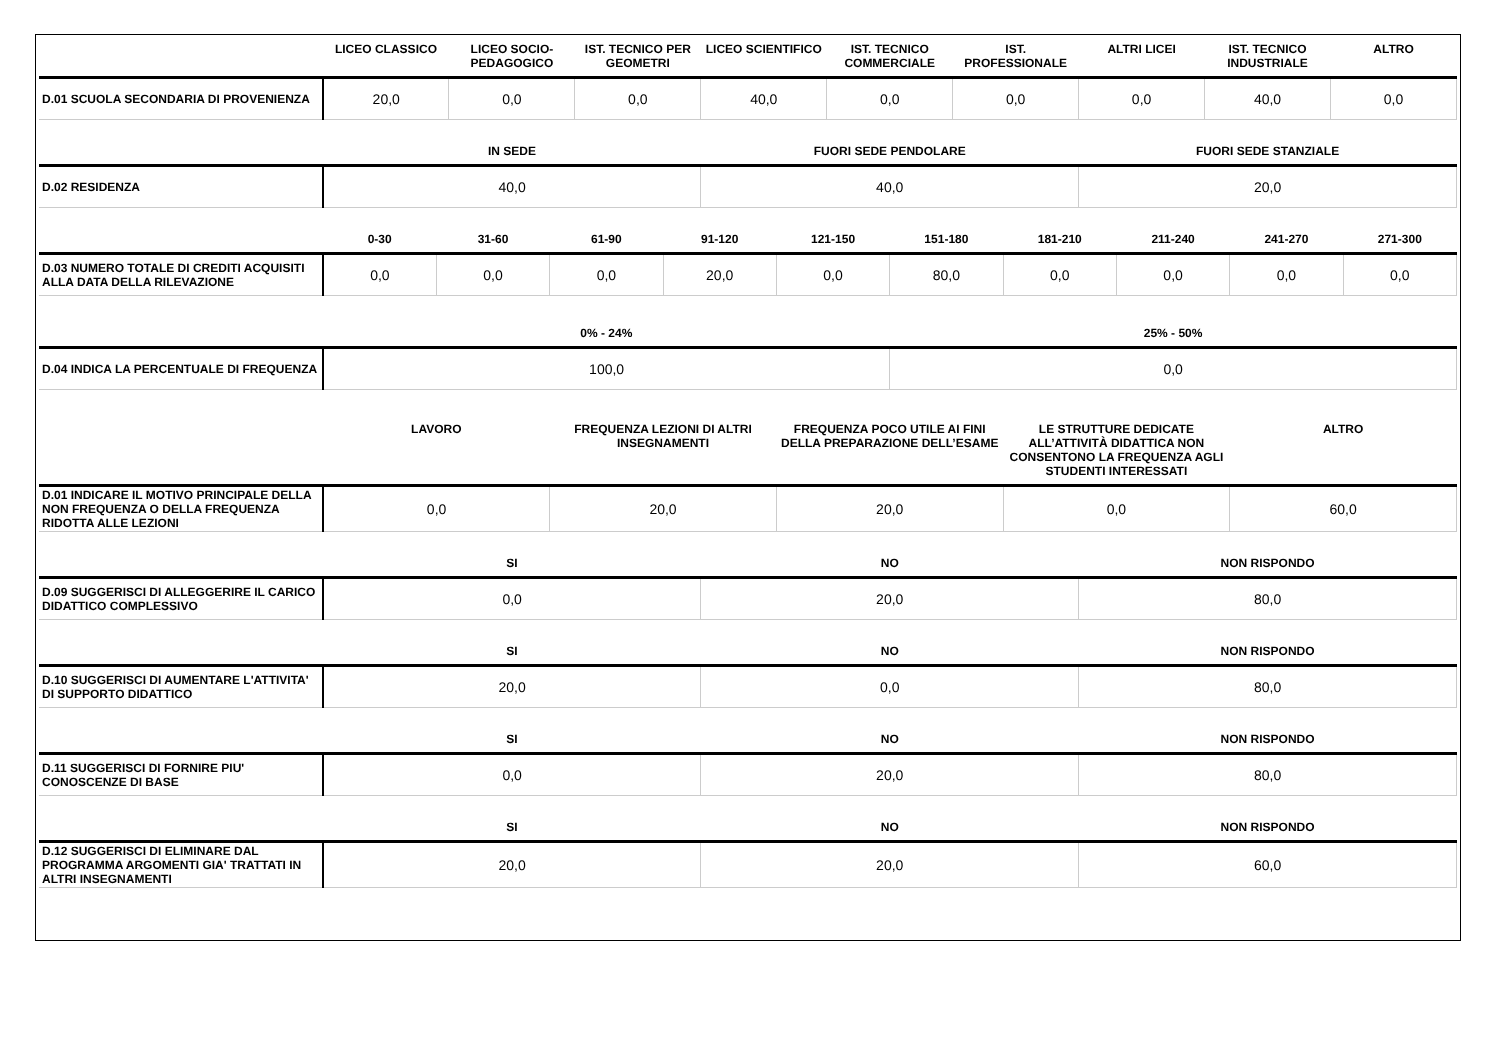| | LICEO CLASSICO | LICEO SOCIO-PEDAGOGICO | IST. TECNICO PER GEOMETRI | LICEO SCIENTIFICO | IST. TECNICO COMMERCIALE | IST. PROFESSIONALE | ALTRI LICEI | IST. TECNICO INDUSTRIALE | ALTRO |
| --- | --- | --- | --- | --- | --- | --- | --- | --- | --- |
| D.01 SCUOLA SECONDARIA DI PROVENIENZA | 20,0 | 0,0 | 0,0 | 40,0 | 0,0 | 0,0 | 0,0 | 40,0 | 0,0 |
| | IN SEDE | FUORI SEDE PENDOLARE | FUORI SEDE STANZIALE |
| --- | --- | --- | --- |
| D.02 RESIDENZA | 40,0 | 40,0 | 20,0 |
| | 0-30 | 31-60 | 61-90 | 91-120 | 121-150 | 151-180 | 181-210 | 211-240 | 241-270 | 271-300 |
| --- | --- | --- | --- | --- | --- | --- | --- | --- | --- | --- |
| D.03 NUMERO TOTALE DI CREDITI ACQUISITI ALLA DATA DELLA RILEVAZIONE | 0,0 | 0,0 | 0,0 | 20,0 | 0,0 | 80,0 | 0,0 | 0,0 | 0,0 | 0,0 |
| | 0% - 24% | 25% - 50% |
| --- | --- | --- |
| D.04 INDICA LA PERCENTUALE DI FREQUENZA | 100,0 | 0,0 |
| | LAVORO | FREQUENZA LEZIONI DI ALTRI INSEGNAMENTI | FREQUENZA POCO UTILE AI FINI DELLA PREPARAZIONE DELL’ESAME | LE STRUTTURE DEDICATE ALL’ATTIVITÀ DIDATTICA NON CONSENTONO LA FREQUENZA AGLI STUDENTI INTERESSATI | ALTRO |
| --- | --- | --- | --- | --- | --- |
| D.01 INDICARE IL MOTIVO PRINCIPALE DELLA NON FREQUENZA O DELLA FREQUENZA RIDOTTA ALLE LEZIONI | 0,0 | 20,0 | 20,0 | 0,0 | 60,0 |
| | SI | NO | NON RISPONDO |
| --- | --- | --- | --- |
| D.09 SUGGERISCI DI ALLEGGERIRE IL CARICO DIDATTICO COMPLESSIVO | 0,0 | 20,0 | 80,0 |
| | SI | NO | NON RISPONDO |
| --- | --- | --- | --- |
| D.10 SUGGERISCI DI AUMENTARE L'ATTIVITA' DI SUPPORTO DIDATTICO | 20,0 | 0,0 | 80,0 |
| | SI | NO | NON RISPONDO |
| --- | --- | --- | --- |
| D.11 SUGGERISCI DI FORNIRE PIU' CONOSCENZE DI BASE | 0,0 | 20,0 | 80,0 |
| | SI | NO | NON RISPONDO |
| --- | --- | --- | --- |
| D.12 SUGGERISCI DI ELIMINARE DAL PROGRAMMA ARGOMENTI GIA' TRATTATI IN ALTRI INSEGNAMENTI | 20,0 | 20,0 | 60,0 |